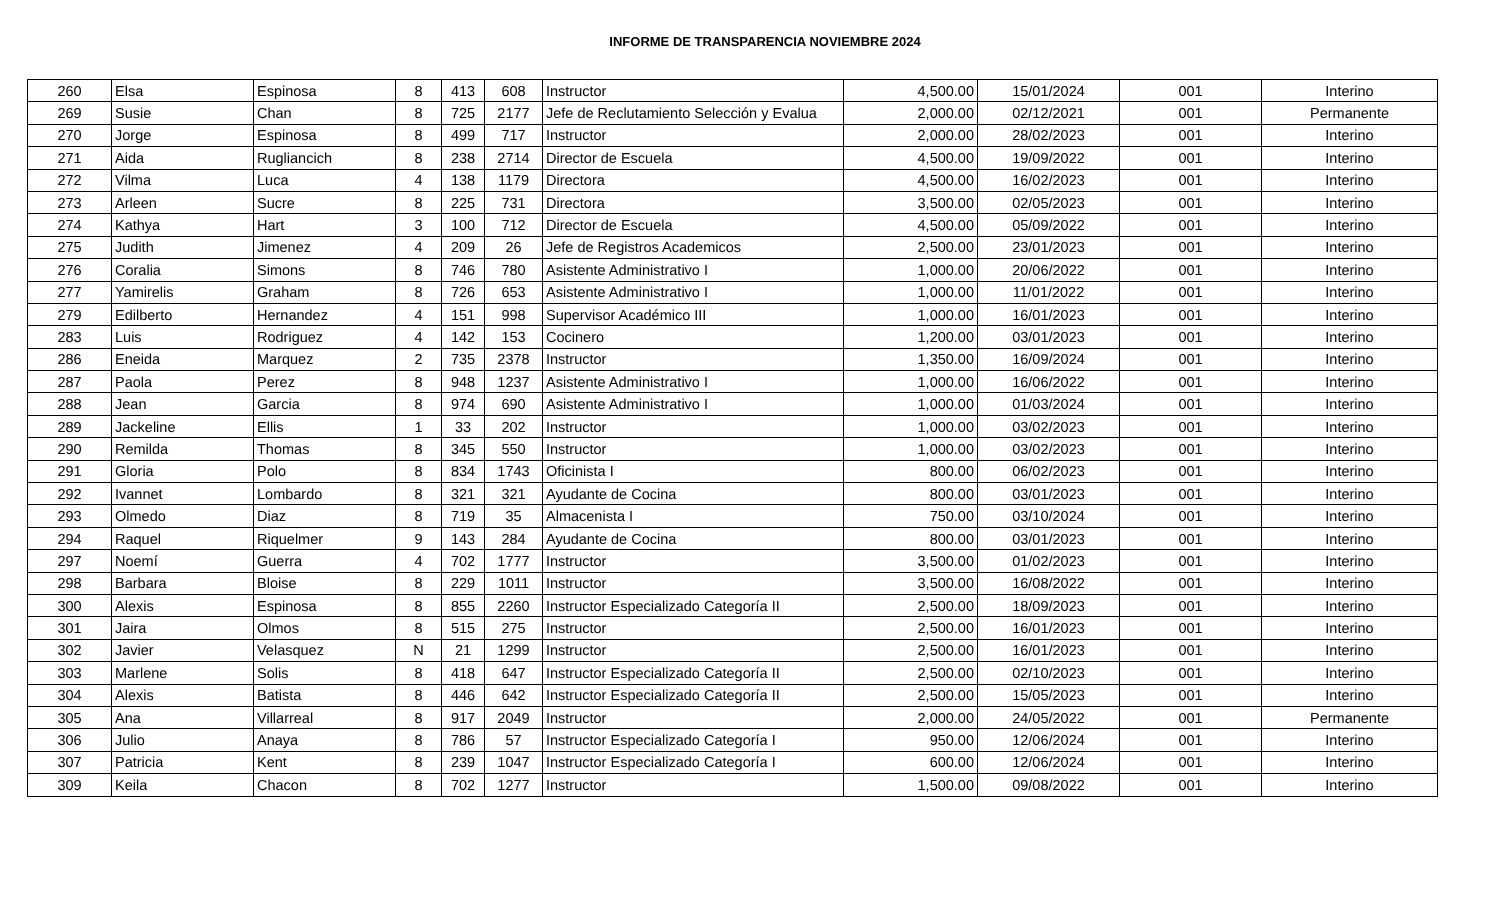INFORME DE TRANSPARENCIA NOVIEMBRE 2024
| 260 | Elsa | Espinosa | 8 | 413 | 608 | Instructor | 4,500.00 | 15/01/2024 | 001 | Interino |
| 269 | Susie | Chan | 8 | 725 | 2177 | Jefe de Reclutamiento Selección y Evalua | 2,000.00 | 02/12/2021 | 001 | Permanente |
| 270 | Jorge | Espinosa | 8 | 499 | 717 | Instructor | 2,000.00 | 28/02/2023 | 001 | Interino |
| 271 | Aida | Rugliancich | 8 | 238 | 2714 | Director de Escuela | 4,500.00 | 19/09/2022 | 001 | Interino |
| 272 | Vilma | Luca | 4 | 138 | 1179 | Directora | 4,500.00 | 16/02/2023 | 001 | Interino |
| 273 | Arleen | Sucre | 8 | 225 | 731 | Directora | 3,500.00 | 02/05/2023 | 001 | Interino |
| 274 | Kathya | Hart | 3 | 100 | 712 | Director de Escuela | 4,500.00 | 05/09/2022 | 001 | Interino |
| 275 | Judith | Jimenez | 4 | 209 | 26 | Jefe de Registros Academicos | 2,500.00 | 23/01/2023 | 001 | Interino |
| 276 | Coralia | Simons | 8 | 746 | 780 | Asistente Administrativo I | 1,000.00 | 20/06/2022 | 001 | Interino |
| 277 | Yamirelis | Graham | 8 | 726 | 653 | Asistente Administrativo I | 1,000.00 | 11/01/2022 | 001 | Interino |
| 279 | Edilberto | Hernandez | 4 | 151 | 998 | Supervisor Académico III | 1,000.00 | 16/01/2023 | 001 | Interino |
| 283 | Luis | Rodriguez | 4 | 142 | 153 | Cocinero | 1,200.00 | 03/01/2023 | 001 | Interino |
| 286 | Eneida | Marquez | 2 | 735 | 2378 | Instructor | 1,350.00 | 16/09/2024 | 001 | Interino |
| 287 | Paola | Perez | 8 | 948 | 1237 | Asistente Administrativo I | 1,000.00 | 16/06/2022 | 001 | Interino |
| 288 | Jean | Garcia | 8 | 974 | 690 | Asistente Administrativo I | 1,000.00 | 01/03/2024 | 001 | Interino |
| 289 | Jackeline | Ellis | 1 | 33 | 202 | Instructor | 1,000.00 | 03/02/2023 | 001 | Interino |
| 290 | Remilda | Thomas | 8 | 345 | 550 | Instructor | 1,000.00 | 03/02/2023 | 001 | Interino |
| 291 | Gloria | Polo | 8 | 834 | 1743 | Oficinista I | 800.00 | 06/02/2023 | 001 | Interino |
| 292 | Ivannet | Lombardo | 8 | 321 | 321 | Ayudante de Cocina | 800.00 | 03/01/2023 | 001 | Interino |
| 293 | Olmedo | Diaz | 8 | 719 | 35 | Almacenista I | 750.00 | 03/10/2024 | 001 | Interino |
| 294 | Raquel | Riquelmer | 9 | 143 | 284 | Ayudante de Cocina | 800.00 | 03/01/2023 | 001 | Interino |
| 297 | Noemí | Guerra | 4 | 702 | 1777 | Instructor | 3,500.00 | 01/02/2023 | 001 | Interino |
| 298 | Barbara | Bloise | 8 | 229 | 1011 | Instructor | 3,500.00 | 16/08/2022 | 001 | Interino |
| 300 | Alexis | Espinosa | 8 | 855 | 2260 | Instructor Especializado Categoría II | 2,500.00 | 18/09/2023 | 001 | Interino |
| 301 | Jaira | Olmos | 8 | 515 | 275 | Instructor | 2,500.00 | 16/01/2023 | 001 | Interino |
| 302 | Javier | Velasquez | N | 21 | 1299 | Instructor | 2,500.00 | 16/01/2023 | 001 | Interino |
| 303 | Marlene | Solis | 8 | 418 | 647 | Instructor Especializado Categoría II | 2,500.00 | 02/10/2023 | 001 | Interino |
| 304 | Alexis | Batista | 8 | 446 | 642 | Instructor Especializado Categoría II | 2,500.00 | 15/05/2023 | 001 | Interino |
| 305 | Ana | Villarreal | 8 | 917 | 2049 | Instructor | 2,000.00 | 24/05/2022 | 001 | Permanente |
| 306 | Julio | Anaya | 8 | 786 | 57 | Instructor Especializado Categoría I | 950.00 | 12/06/2024 | 001 | Interino |
| 307 | Patricia | Kent | 8 | 239 | 1047 | Instructor Especializado Categoría I | 600.00 | 12/06/2024 | 001 | Interino |
| 309 | Keila | Chacon | 8 | 702 | 1277 | Instructor | 1,500.00 | 09/08/2022 | 001 | Interino |